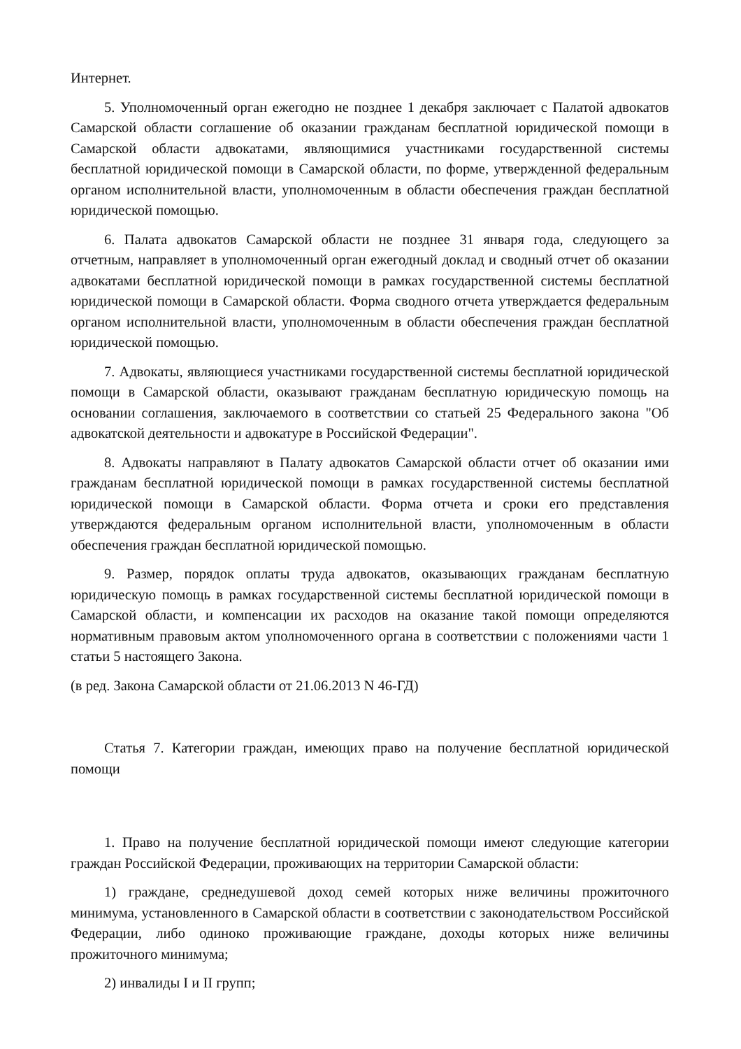Интернет.
5. Уполномоченный орган ежегодно не позднее 1 декабря заключает с Палатой адвокатов Самарской области соглашение об оказании гражданам бесплатной юридической помощи в Самарской области адвокатами, являющимися участниками государственной системы бесплатной юридической помощи в Самарской области, по форме, утвержденной федеральным органом исполнительной власти, уполномоченным в области обеспечения граждан бесплатной юридической помощью.
6. Палата адвокатов Самарской области не позднее 31 января года, следующего за отчетным, направляет в уполномоченный орган ежегодный доклад и сводный отчет об оказании адвокатами бесплатной юридической помощи в рамках государственной системы бесплатной юридической помощи в Самарской области. Форма сводного отчета утверждается федеральным органом исполнительной власти, уполномоченным в области обеспечения граждан бесплатной юридической помощью.
7. Адвокаты, являющиеся участниками государственной системы бесплатной юридической помощи в Самарской области, оказывают гражданам бесплатную юридическую помощь на основании соглашения, заключаемого в соответствии со статьей 25 Федерального закона "Об адвокатской деятельности и адвокатуре в Российской Федерации".
8. Адвокаты направляют в Палату адвокатов Самарской области отчет об оказании ими гражданам бесплатной юридической помощи в рамках государственной системы бесплатной юридической помощи в Самарской области. Форма отчета и сроки его представления утверждаются федеральным органом исполнительной власти, уполномоченным в области обеспечения граждан бесплатной юридической помощью.
9. Размер, порядок оплаты труда адвокатов, оказывающих гражданам бесплатную юридическую помощь в рамках государственной системы бесплатной юридической помощи в Самарской области, и компенсации их расходов на оказание такой помощи определяются нормативным правовым актом уполномоченного органа в соответствии с положениями части 1 статьи 5 настоящего Закона.
(в ред. Закона Самарской области от 21.06.2013 N 46-ГД)
Статья 7. Категории граждан, имеющих право на получение бесплатной юридической помощи
1. Право на получение бесплатной юридической помощи имеют следующие категории граждан Российской Федерации, проживающих на территории Самарской области:
1) граждане, среднедушевой доход семей которых ниже величины прожиточного минимума, установленного в Самарской области в соответствии с законодательством Российской Федерации, либо одиноко проживающие граждане, доходы которых ниже величины прожиточного минимума;
2) инвалиды I и II групп;